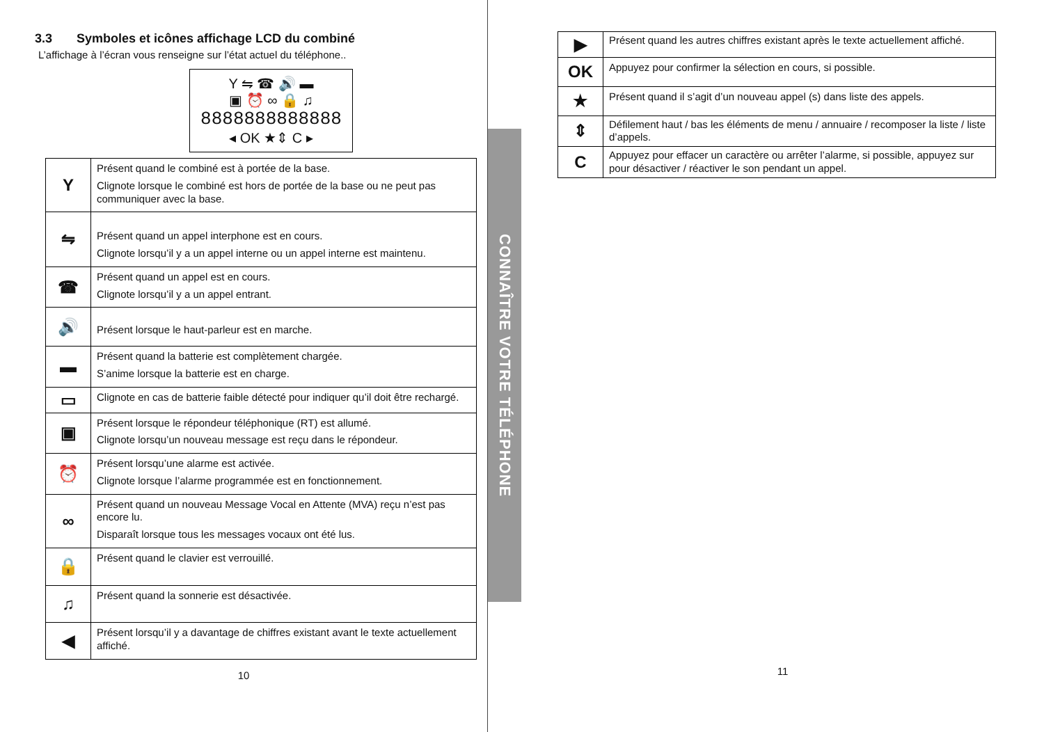3.3 Symboles et icônes affichage LCD du combiné
L’affichage à l’écran vous renseigne sur l’état actuel du téléphone..
Y ⇋ ☎ 🔊 ▬
▣ ⏰ ∞ 🔒 ♫
8888888888888
◂ OK ★⇕ C ▸
| Y | Présent quand le combiné est à portée de la base. Clignote lorsque le combiné est hors de portée de la base ou ne peut pas communiquer avec la base. |
| ⇋ | Présent quand un appel interphone est en cours. Clignote lorsqu’il y a un appel interne ou un appel interne est maintenu. |
| ☎ | Présent quand un appel est en cours. Clignote lorsqu’il y a un appel entrant. |
| 🔊 | Présent lorsque le haut-parleur est en marche. |
| ▬ | Présent quand la batterie est complètement chargée. S’anime lorsque la batterie est en charge. |
| ▭ | Clignote en cas de batterie faible détecté pour indiquer qu’il doit être rechargé. |
| ▣ | Présent lorsque le répondeur téléphonique (RT) est allumé. Clignote lorsqu’un nouveau message est reçu dans le répondeur. |
| ⏰ | Présent lorsqu’une alarme est activée. Clignote lorsque l’alarme programmée est en fonctionnement. |
| ∞ | Présent quand un nouveau Message Vocal en Attente (MVA) reçu n’est pas encore lu. Disparaît lorsque tous les messages vocaux ont été lus. |
| 🔒 | Présent quand le clavier est verrouillé. |
| ♫ | Présent quand la sonnerie est désactivée. |
| ◀ | Présent lorsqu’il y a davantage de chiffres existant avant le texte actuellement affiché. |
10
CONNAÎTRE VOTRE TÉLÉPHONE
| ▶ | Présent quand les autres chiffres existant après le texte actuellement affiché. |
| OK | Appuyez pour confirmer la sélection en cours, si possible. |
| ★ | Présent quand il s’agit d’un nouveau appel (s) dans liste des appels. |
| ⇕ | Défilement haut / bas les éléments de menu / annuaire / recomposer la liste / liste d’appels. |
| C | Appuyez pour effacer un caractère ou arrêter l’alarme, si possible, appuyez sur pour désactiver / réactiver le son pendant un appel. |
11